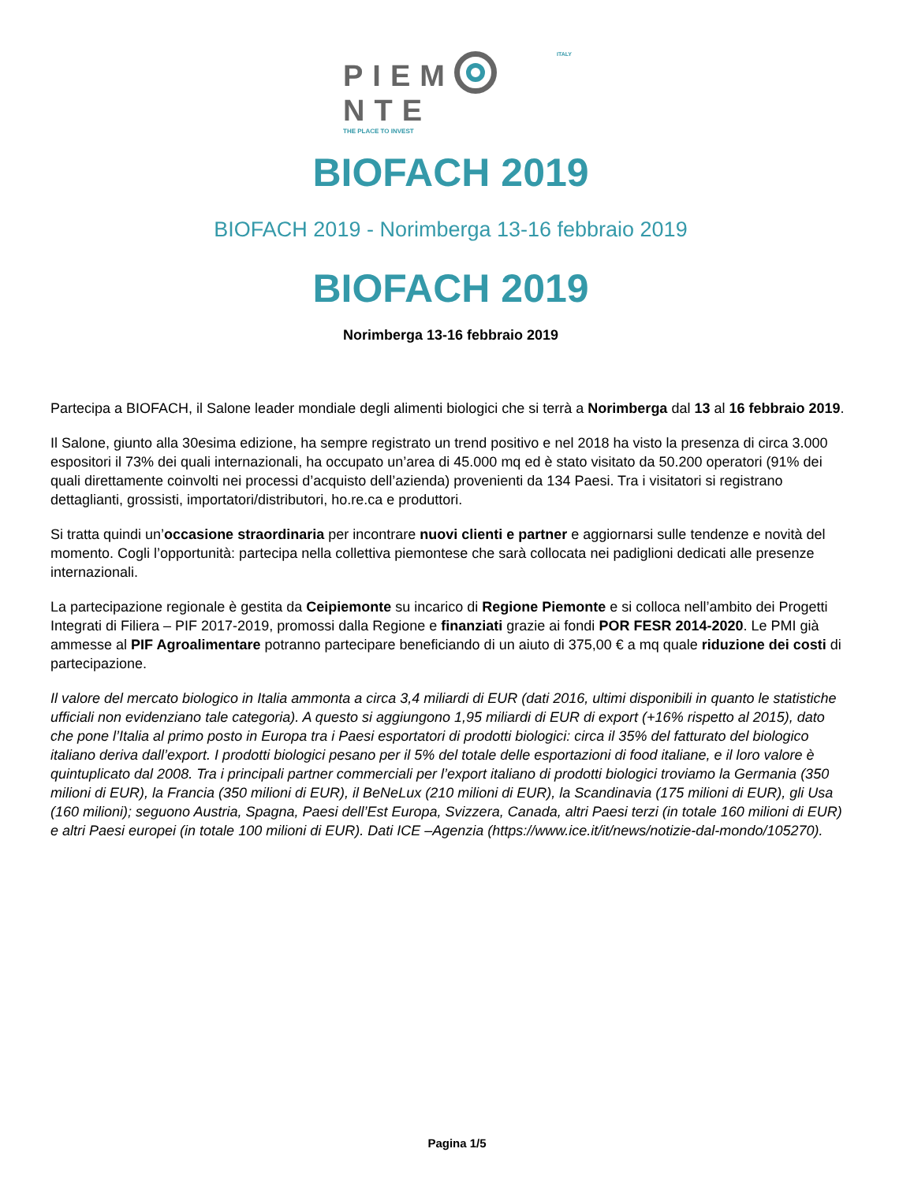ITALY
PIEM NTE
THE PLACE TO INVEST
BIOFACH 2019
BIOFACH 2019 - Norimberga 13-16 febbraio 2019
BIOFACH 2019
Norimberga 13-16 febbraio 2019
Partecipa a BIOFACH, il Salone leader mondiale degli alimenti biologici che si terrà a Norimberga dal 13 al 16 febbraio 2019.
Il Salone, giunto alla 30esima edizione, ha sempre registrato un trend positivo e nel 2018 ha visto la presenza di circa 3.000 espositori il 73% dei quali internazionali, ha occupato un’area di 45.000 mq ed è stato visitato da 50.200 operatori (91% dei quali direttamente coinvolti nei processi d’acquisto dell’azienda) provenienti da 134 Paesi. Tra i visitatori si registrano dettaglianti, grossisti, importatori/distributori, ho.re.ca e produttori.
Si tratta quindi un’occasione straordinaria per incontrare nuovi clienti e partner e aggiornarsi sulle tendenze e novità del momento. Cogli l’opportunità: partecipa nella collettiva piemontese che sarà collocata nei padiglioni dedicati alle presenze internazionali.
La partecipazione regionale è gestita da Ceipiemonte su incarico di Regione Piemonte e si colloca nell’ambito dei Progetti Integrati di Filiera – PIF 2017-2019, promossi dalla Regione e finanziati grazie ai fondi POR FESR 2014-2020. Le PMI già ammesse al PIF Agroalimentare potranno partecipare beneficiando di un aiuto di 375,00 € a mq quale riduzione dei costi di partecipazione.
Il valore del mercato biologico in Italia ammonta a circa 3,4 miliardi di EUR (dati 2016, ultimi disponibili in quanto le statistiche ufficiali non evidenziano tale categoria). A questo si aggiungono 1,95 miliardi di EUR di export (+16% rispetto al 2015), dato che pone l’Italia al primo posto in Europa tra i Paesi esportatori di prodotti biologici: circa il 35% del fatturato del biologico italiano deriva dall’export. I prodotti biologici pesano per il 5% del totale delle esportazioni di food italiane, e il loro valore è quintuplicato dal 2008. Tra i principali partner commerciali per l’export italiano di prodotti biologici troviamo la Germania (350 milioni di EUR), la Francia (350 milioni di EUR), il BeNeLux (210 milioni di EUR), la Scandinavia (175 milioni di EUR), gli Usa (160 milioni); seguono Austria, Spagna, Paesi dell’Est Europa, Svizzera, Canada, altri Paesi terzi (in totale 160 milioni di EUR) e altri Paesi europei (in totale 100 milioni di EUR). Dati ICE –Agenzia (https://www.ice.it/it/news/notizie-dal-mondo/105270).
Pagina 1/5